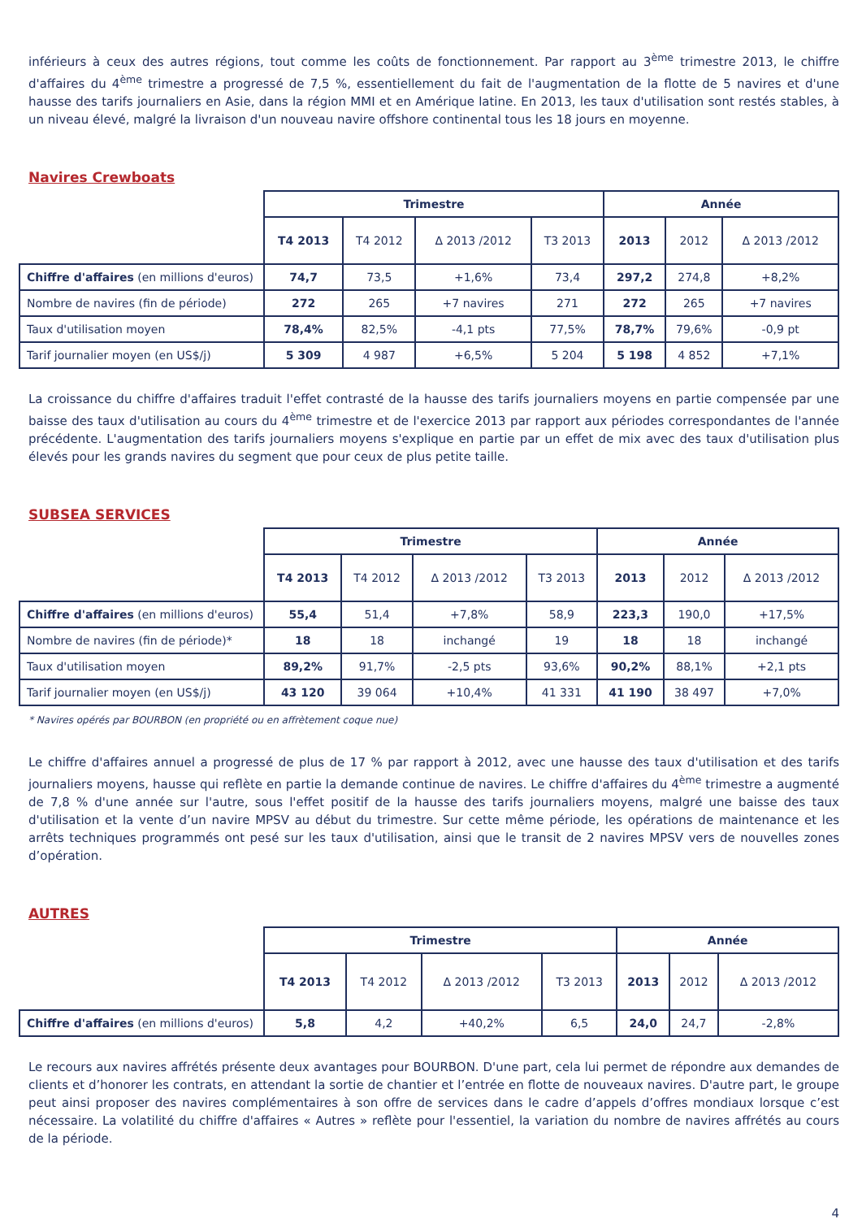inférieurs à ceux des autres régions, tout comme les coûts de fonctionnement. Par rapport au 3<sup>ème</sup> trimestre 2013, le chiffre d'affaires du 4<sup>ème</sup> trimestre a progressé de 7,5 %, essentiellement du fait de l'augmentation de la flotte de 5 navires et d'une hausse des tarifs journaliers en Asie, dans la région MMI et en Amérique latine. En 2013, les taux d'utilisation sont restés stables, à un niveau élevé, malgré la livraison d'un nouveau navire offshore continental tous les 18 jours en moyenne.
Navires Crewboats
| | Trimestre | | | | Année | | |
| | T4 2013 | T4 2012 | Δ 2013 /2012 | T3 2013 | 2013 | 2012 | Δ 2013 /2012 |
| Chiffre d'affaires (en millions d'euros) | 74,7 | 73,5 | +1,6% | 73,4 | 297,2 | 274,8 | +8,2% |
| Nombre de navires (fin de période) | 272 | 265 | +7 navires | 271 | 272 | 265 | +7 navires |
| Taux d'utilisation moyen | 78,4% | 82,5% | -4,1 pts | 77,5% | 78,7% | 79,6% | -0,9 pt |
| Tarif journalier moyen (en US$/j) | 5 309 | 4 987 | +6,5% | 5 204 | 5 198 | 4 852 | +7,1% |
La croissance du chiffre d'affaires traduit l'effet contrasté de la hausse des tarifs journaliers moyens en partie compensée par une baisse des taux d'utilisation au cours du 4<sup>ème</sup> trimestre et de l'exercice 2013 par rapport aux périodes correspondantes de l'année précédente. L'augmentation des tarifs journaliers moyens s'explique en partie par un effet de mix avec des taux d'utilisation plus élevés pour les grands navires du segment que pour ceux de plus petite taille.
SUBSEA SERVICES
| | Trimestre | | | | Année | | |
| | T4 2013 | T4 2012 | Δ 2013 /2012 | T3 2013 | 2013 | 2012 | Δ 2013 /2012 |
| Chiffre d'affaires (en millions d'euros) | 55,4 | 51,4 | +7,8% | 58,9 | 223,3 | 190,0 | +17,5% |
| Nombre de navires (fin de période)* | 18 | 18 | inchangé | 19 | 18 | 18 | inchangé |
| Taux d'utilisation moyen | 89,2% | 91,7% | -2,5 pts | 93,6% | 90,2% | 88,1% | +2,1 pts |
| Tarif journalier moyen (en US$/j) | 43 120 | 39 064 | +10,4% | 41 331 | 41 190 | 38 497 | +7,0% |
* Navires opérés par BOURBON (en propriété ou en affrètement coque nue)
Le chiffre d'affaires annuel a progressé de plus de 17 % par rapport à 2012, avec une hausse des taux d'utilisation et des tarifs journaliers moyens, hausse qui reflète en partie la demande continue de navires. Le chiffre d'affaires du 4<sup>ème</sup> trimestre a augmenté de 7,8 % d'une année sur l'autre, sous l'effet positif de la hausse des tarifs journaliers moyens, malgré une baisse des taux d'utilisation et la vente d’un navire MPSV au début du trimestre. Sur cette même période, les opérations de maintenance et les arrêts techniques programmés ont pesé sur les taux d'utilisation, ainsi que le transit de 2 navires MPSV vers de nouvelles zones d’opération.
AUTRES
| | Trimestre | | | | Année | | |
| | T4 2013 | T4 2012 | Δ 2013 /2012 | T3 2013 | 2013 | 2012 | Δ 2013 /2012 |
| Chiffre d'affaires (en millions d'euros) | 5,8 | 4,2 | +40,2% | 6,5 | 24,0 | 24,7 | -2,8% |
Le recours aux navires affrétés présente deux avantages pour BOURBON. D'une part, cela lui permet de répondre aux demandes de clients et d’honorer les contrats, en attendant la sortie de chantier et l’entrée en flotte de nouveaux navires. D'autre part, le groupe peut ainsi proposer des navires complémentaires à son offre de services dans le cadre d’appels d’offres mondiaux lorsque c’est nécessaire. La volatilité du chiffre d'affaires « Autres » reflète pour l'essentiel, la variation du nombre de navires affrétés au cours de la période.
4